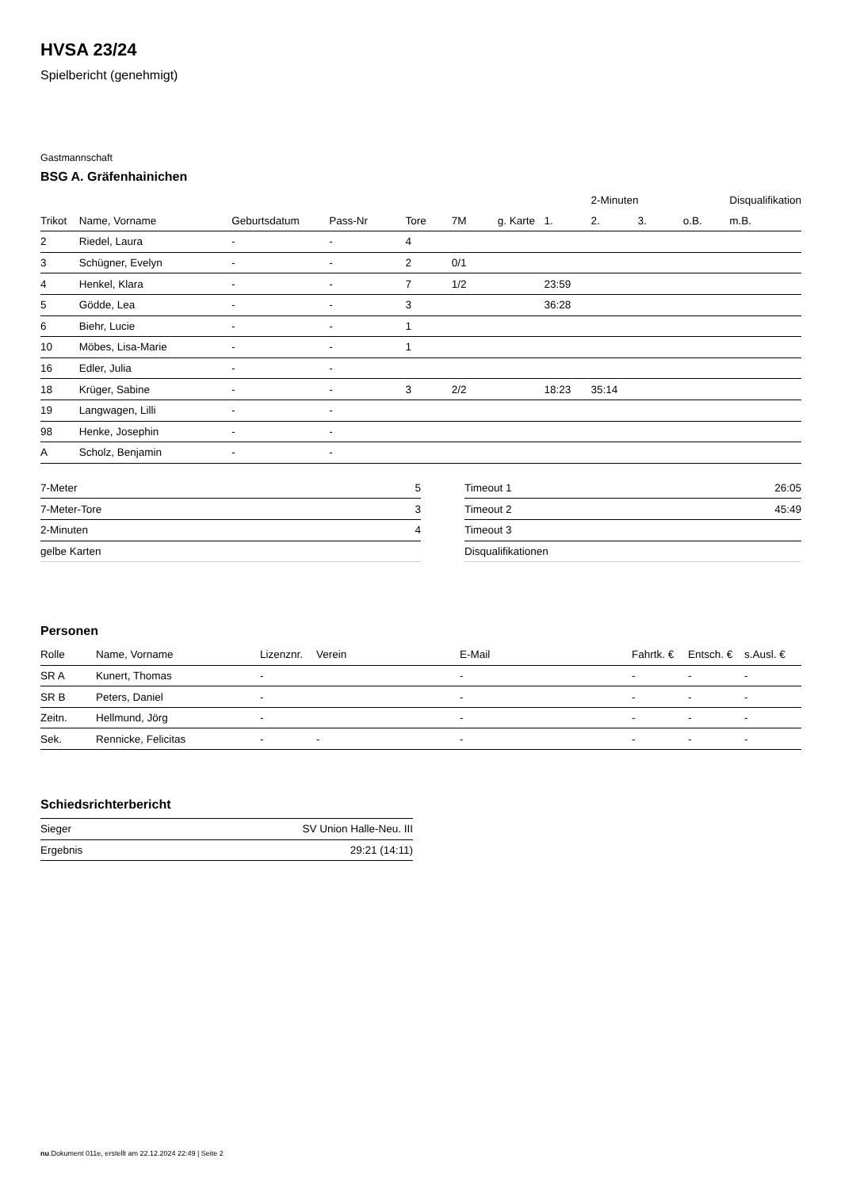HVSA 23/24
Spielbericht (genehmigt)
Gastmannschaft
BSG A. Gräfenhainichen
| | | | | | | | | 2-Minuten | | | Disqualifikation |
| --- | --- | --- | --- | --- | --- | --- | --- | --- | --- | --- | --- |
| Trikot | Name, Vorname | Geburtsdatum | Pass-Nr | Tore | 7M | g. Karte | 1. | 2. | 3. | o.B. | m.B. |
| 2 | Riedel, Laura | - | - | 4 | | | | | | | |
| 3 | Schügner, Evelyn | - | - | 2 | 0/1 | | | | | | |
| 4 | Henkel, Klara | - | - | 7 | 1/2 | | 23:59 | | | | |
| 5 | Gödde, Lea | - | - | 3 | | | 36:28 | | | | |
| 6 | Biehr, Lucie | - | - | 1 | | | | | | | |
| 10 | Möbes, Lisa-Marie | - | - | 1 | | | | | | | |
| 16 | Edler, Julia | - | - | | | | | | | | |
| 18 | Krüger, Sabine | - | - | 3 | 2/2 | | 18:23 | 35:14 | | | |
| 19 | Langwagen, Lilli | - | - | | | | | | | | |
| 98 | Henke, Josephin | - | - | | | | | | | | |
| A | Scholz, Benjamin | - | - | | | | | | | | |
| 7-Meter | 5 |
| 7-Meter-Tore | 3 |
| 2-Minuten | 4 |
| gelbe Karten | |
| Timeout 1 | 26:05 |
| Timeout 2 | 45:49 |
| Timeout 3 | |
| Disqualifikationen | |
Personen
| Rolle | Name, Vorname | Lizenznr. | Verein | E-Mail | Fahrtk. € | Entsch. € | s.Ausl. € |
| --- | --- | --- | --- | --- | --- | --- | --- |
| SR A | Kunert, Thomas | - | | - | - | - | - |
| SR B | Peters, Daniel | - | | - | - | - | - |
| Zeitn. | Hellmund, Jörg | - | | - | - | - | - |
| Sek. | Rennicke, Felicitas | - | - | - | - | - | - |
Schiedsrichterbericht
| Sieger | SV Union Halle-Neu. III |
| Ergebnis | 29:21 (14:11) |
nu.Dokument 011e, erstellt am 22.12.2024 22:49 | Seite 2